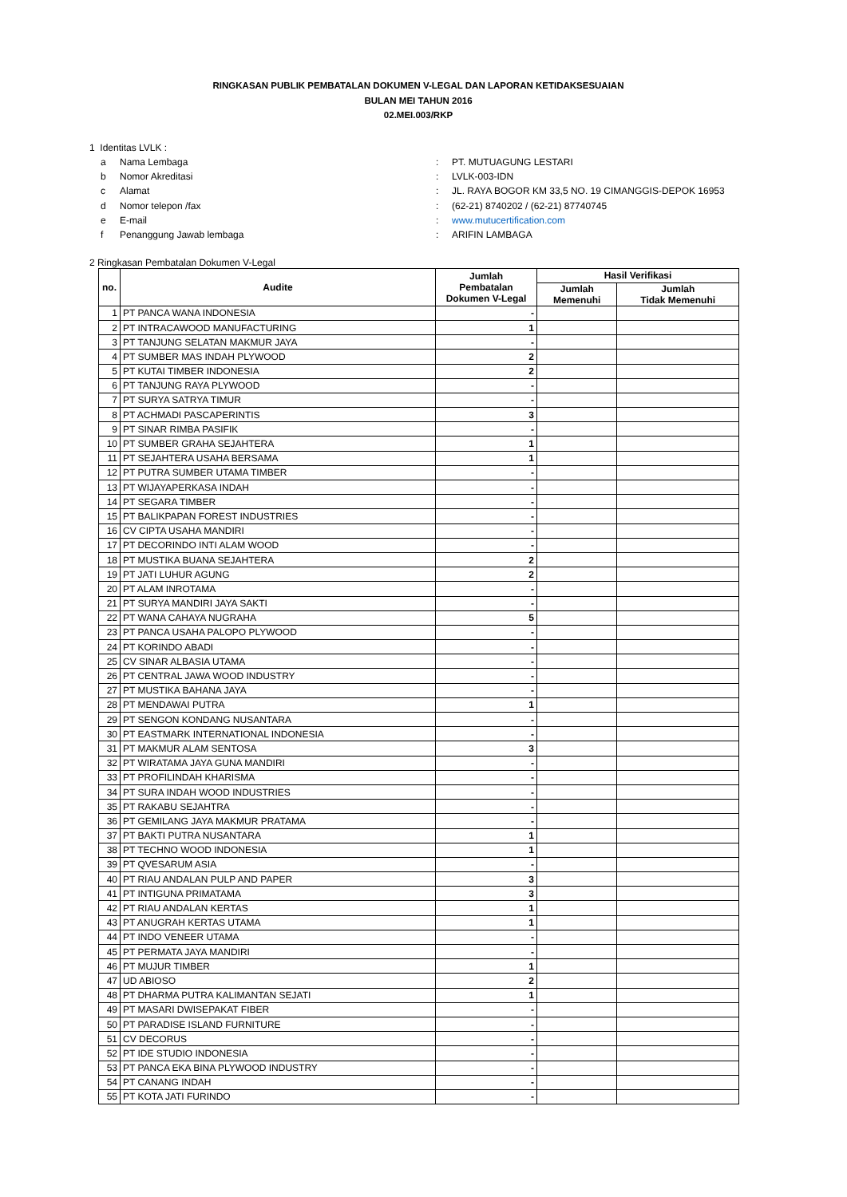RINGKASAN PUBLIK PEMBATALAN DOKUMEN V-LEGAL DAN LAPORAN KETIDAKSESUAIAN
BULAN MEI TAHUN 2016
02.MEI.003/RKP
1 Identitas LVLK :
a Nama Lembaga: PT. MUTUAGUNG LESTARI
b Nomor Akreditasi: LVLK-003-IDN
c Alamat: JL. RAYA BOGOR KM 33,5 NO. 19 CIMANGGIS-DEPOK 16953
d Nomor telepon /fax: (62-21) 8740202 / (62-21) 87740745
e E-mail: www.mutucertification.com
f Penanggung Jawab lembaga: ARIFIN LAMBAGA
2 Ringkasan Pembatalan Dokumen V-Legal
| no. | Audite | Jumlah Pembatalan Dokumen V-Legal | Hasil Verifikasi | |
| --- | --- | --- | --- | --- |
| | | | Jumlah Memenuhi | Jumlah Tidak Memenuhi |
| 1 | PT PANCA WANA INDONESIA | - | | |
| 2 | PT INTRACAWOOD MANUFACTURING | 1 | | |
| 3 | PT TANJUNG SELATAN MAKMUR JAYA | - | | |
| 4 | PT SUMBER MAS INDAH PLYWOOD | 2 | | |
| 5 | PT KUTAI TIMBER INDONESIA | 2 | | |
| 6 | PT TANJUNG RAYA PLYWOOD | - | | |
| 7 | PT SURYA SATRYA TIMUR | - | | |
| 8 | PT ACHMADI PASCAPERINTIS | 3 | | |
| 9 | PT SINAR RIMBA PASIFIK | - | | |
| 10 | PT SUMBER GRAHA SEJAHTERA | 1 | | |
| 11 | PT SEJAHTERA USAHA BERSAMA | 1 | | |
| 12 | PT PUTRA SUMBER UTAMA TIMBER | - | | |
| 13 | PT WIJAYAPERKASA INDAH | - | | |
| 14 | PT SEGARA TIMBER | - | | |
| 15 | PT BALIKPAPAN FOREST INDUSTRIES | - | | |
| 16 | CV CIPTA USAHA MANDIRI | - | | |
| 17 | PT DECORINDO INTI ALAM WOOD | - | | |
| 18 | PT MUSTIKA BUANA SEJAHTERA | 2 | | |
| 19 | PT JATI LUHUR AGUNG | 2 | | |
| 20 | PT ALAM INROTAMA | - | | |
| 21 | PT SURYA MANDIRI JAYA SAKTI | - | | |
| 22 | PT WANA CAHAYA NUGRAHA | 5 | | |
| 23 | PT PANCA USAHA PALOPO PLYWOOD | - | | |
| 24 | PT KORINDO ABADI | - | | |
| 25 | CV SINAR ALBASIA UTAMA | - | | |
| 26 | PT CENTRAL JAWA WOOD INDUSTRY | - | | |
| 27 | PT MUSTIKA BAHANA JAYA | - | | |
| 28 | PT MENDAWAI PUTRA | 1 | | |
| 29 | PT SENGON KONDANG NUSANTARA | - | | |
| 30 | PT EASTMARK INTERNATIONAL INDONESIA | - | | |
| 31 | PT MAKMUR ALAM SENTOSA | 3 | | |
| 32 | PT WIRATAMA JAYA GUNA MANDIRI | - | | |
| 33 | PT PROFILINDAH KHARISMA | - | | |
| 34 | PT SURA INDAH WOOD INDUSTRIES | - | | |
| 35 | PT RAKABU SEJAHTRA | - | | |
| 36 | PT GEMILANG JAYA MAKMUR PRATAMA | - | | |
| 37 | PT BAKTI PUTRA NUSANTARA | 1 | | |
| 38 | PT TECHNO WOOD INDONESIA | 1 | | |
| 39 | PT QVESARUM ASIA | - | | |
| 40 | PT RIAU ANDALAN PULP AND PAPER | 3 | | |
| 41 | PT INTIGUNA PRIMATAMA | 3 | | |
| 42 | PT RIAU ANDALAN KERTAS | 1 | | |
| 43 | PT ANUGRAH KERTAS UTAMA | 1 | | |
| 44 | PT INDO VENEER UTAMA | - | | |
| 45 | PT PERMATA JAYA MANDIRI | - | | |
| 46 | PT MUJUR TIMBER | 1 | | |
| 47 | UD ABIOSO | 2 | | |
| 48 | PT DHARMA PUTRA KALIMANTAN SEJATI | 1 | | |
| 49 | PT MASARI DWISEPAKAT FIBER | - | | |
| 50 | PT PARADISE ISLAND FURNITURE | - | | |
| 51 | CV DECORUS | - | | |
| 52 | PT IDE STUDIO INDONESIA | - | | |
| 53 | PT PANCA EKA BINA PLYWOOD INDUSTRY | - | | |
| 54 | PT CANANG INDAH | - | | |
| 55 | PT KOTA JATI FURINDO | - | | |